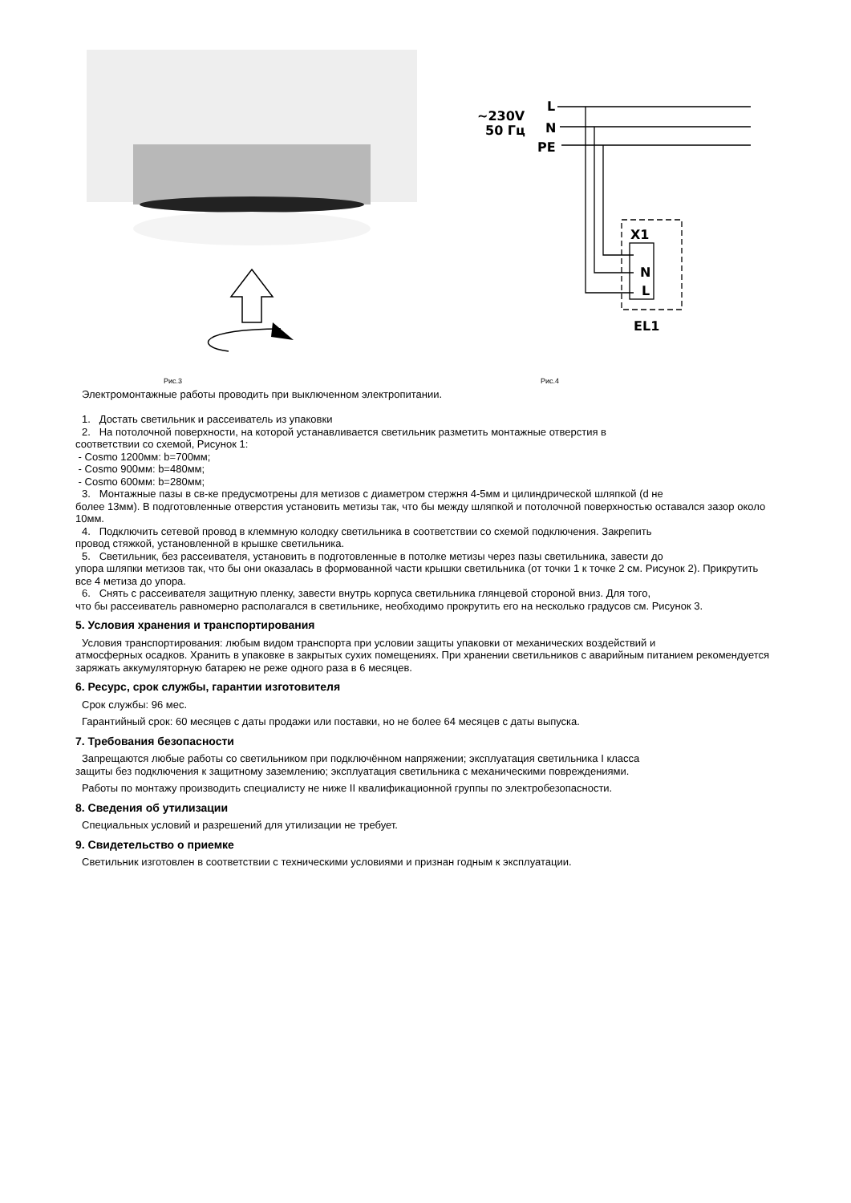~230V
50 Гц
L
N
PE
X1
N
L
EL1
Рис.3 Рис.4
Электромонтажные работы проводить при выключенном электропитании.
1. Достать светильник и рассеиватель из упаковки
2. На потолочной поверхности, на которой устанавливается светильник разметить монтажные отверстия в
соответствии со схемой, Рисунок 1:
- Cosmo 1200мм: b=700мм;
- Cosmo 900мм: b=480мм;
- Cosmo 600мм: b=280мм;
3. Монтажные пазы в св-ке предусмотрены для метизов с диаметром стержня 4-5мм и цилиндрической шляпкой (d не
более 13мм). В подготовленные отверстия установить метизы так, что бы между шляпкой и потолочной поверхностью оставался зазор около 10мм.
4. Подключить сетевой провод в клеммную колодку светильника в соответствии со схемой подключения. Закрепить
провод стяжкой, установленной в крышке светильника.
5. Светильник, без рассеивателя, установить в подготовленные в потолке метизы через пазы светильника, завести до
упора шляпки метизов так, что бы они оказалась в формованной части крышки светильника (от точки 1 к точке 2 см. Рисунок 2). Прикрутить все 4 метиза до упора.
6. Снять с рассеивателя защитную пленку, завести внутрь корпуса светильника глянцевой стороной вниз. Для того,
что бы рассеиватель равномерно располагался в светильнике, необходимо прокрутить его на несколько градусов см. Рисунок 3.
5. Условия хранения и транспортирования
Условия транспортирования: любым видом транспорта при условии защиты упаковки от механических воздействий и
атмосферных осадков. Хранить в упаковке в закрытых сухих помещениях. При хранении светильников с аварийным питанием рекомендуется заряжать аккумуляторную батарею не реже одного раза в 6 месяцев.
6. Ресурс, срок службы, гарантии изготовителя
Срок службы: 96 мес.
Гарантийный срок: 60 месяцев с даты продажи или поставки, но не более 64 месяцев с даты выпуска.
7. Требования безопасности
Запрещаются любые работы со светильником при подключённом напряжении; эксплуатация светильника I класса
защиты без подключения к защитному заземлению; эксплуатация светильника с механическими повреждениями.
Работы по монтажу производить специалисту не ниже II квалификационной группы по электробезопасности.
8. Сведения об утилизации
Специальных условий и разрешений для утилизации не требует.
9. Свидетельство о приемке
Светильник изготовлен в соответствии с техническими условиями и признан годным к эксплуатации.